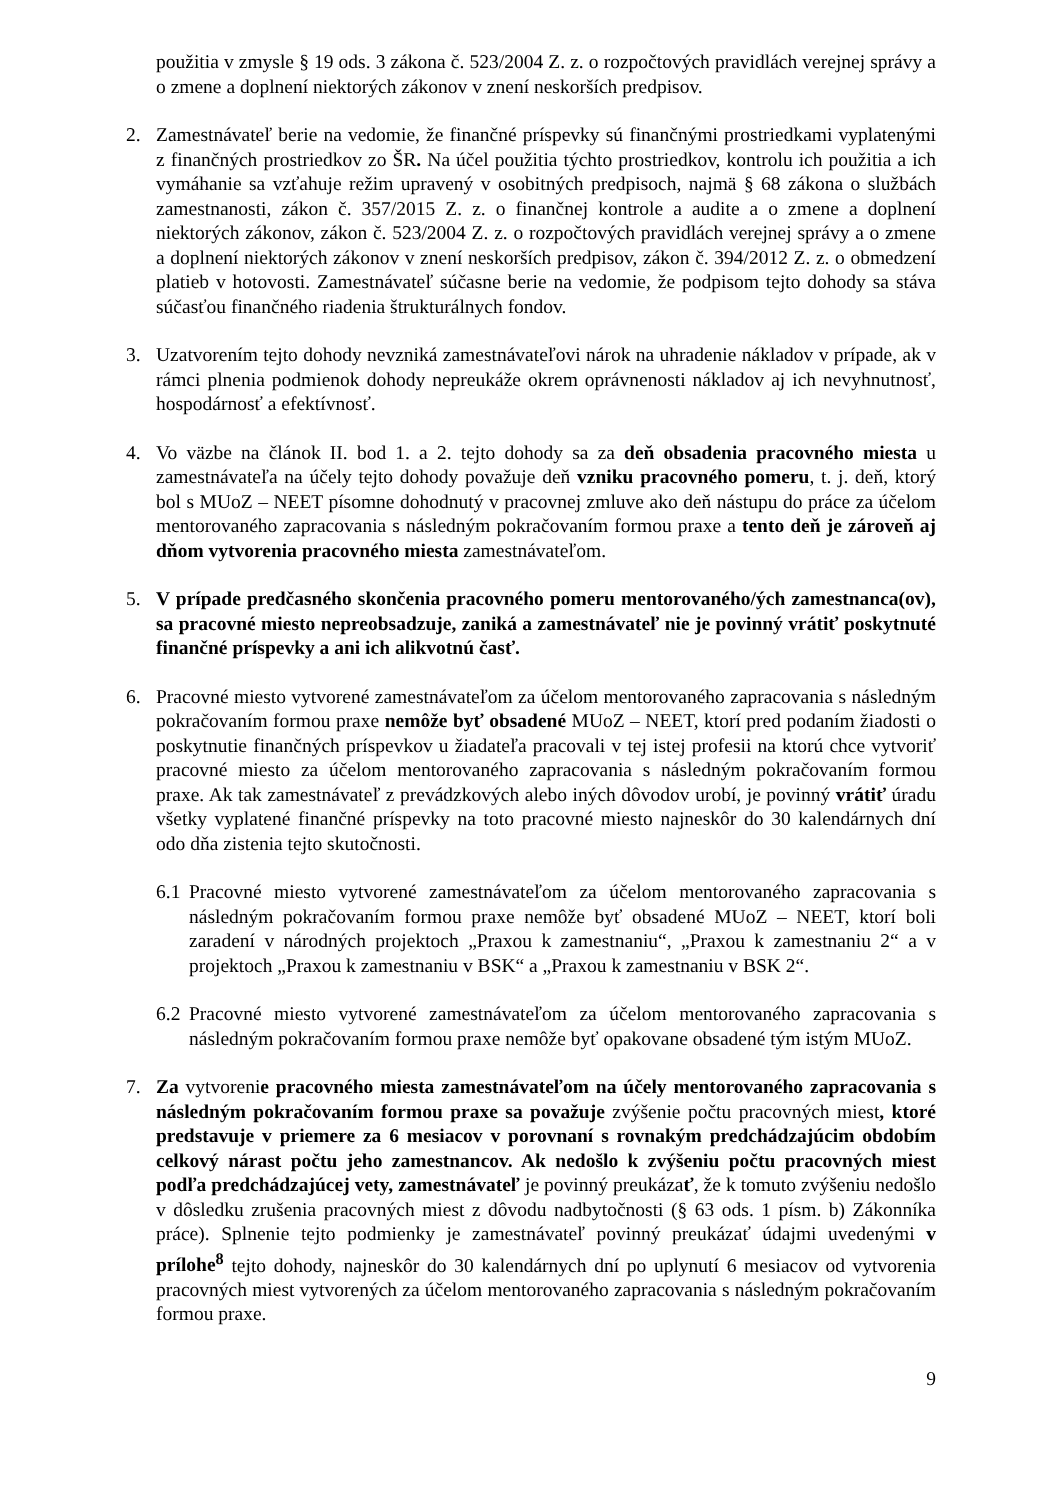použitia v zmysle § 19 ods. 3 zákona č. 523/2004 Z. z. o rozpočtových pravidlách verejnej správy a o zmene a doplnení niektorých zákonov v znení neskorších predpisov.
2. Zamestnávateľ berie na vedomie, že finančné príspevky sú finančnými prostriedkami vyplatenými z finančných prostriedkov zo ŠR. Na účel použitia týchto prostriedkov, kontrolu ich použitia a ich vymáhanie sa vzťahuje režim upravený v osobitných predpisoch, najmä § 68 zákona o službách zamestnanosti, zákon č. 357/2015 Z. z. o finančnej kontrole a audite a o zmene a doplnení niektorých zákonov, zákon č. 523/2004 Z. z. o rozpočtových pravidlách verejnej správy a o zmene a doplnení niektorých zákonov v znení neskorších predpisov, zákon č. 394/2012 Z. z. o obmedzení platieb v hotovosti. Zamestnávateľ súčasne berie na vedomie, že podpisom tejto dohody sa stáva súčasťou finančného riadenia štrukturálnych fondov.
3. Uzatvorením tejto dohody nevzniká zamestnávateľovi nárok na uhradenie nákladov v prípade, ak v rámci plnenia podmienok dohody nepreukáže okrem oprávnenosti nákladov aj ich nevyhnutnosť, hospodárnosť a efektívnosť.
4. Vo väzbe na článok II. bod 1. a 2. tejto dohody sa za deň obsadenia pracovného miesta u zamestnávateľa na účely tejto dohody považuje deň vzniku pracovného pomeru, t. j. deň, ktorý bol s MUoZ – NEET písomne dohodnutý v pracovnej zmluve ako deň nástupu do práce za účelom mentorovaného zapracovania s následným pokračovaním formou praxe a tento deň je zároveň aj dňom vytvorenia pracovného miesta zamestnávateľom.
5. V prípade predčasného skončenia pracovného pomeru mentorovaného/ých zamestnanca(ov), sa pracovné miesto nepreobsadzuje, zaniká a zamestnávateľ nie je povinný vrátiť poskytnuté finančné príspevky a ani ich alikvotnú časť.
6. Pracovné miesto vytvorené zamestnávateľom za účelom mentorovaného zapracovania s následným pokračovaním formou praxe nemôže byť obsadené MUoZ – NEET, ktorí pred podaním žiadosti o poskytnutie finančných príspevkov u žiadateľa pracovali v tej istej profesii na ktorú chce vytvoriť pracovné miesto za účelom mentorovaného zapracovania s následným pokračovaním formou praxe. Ak tak zamestnávateľ z prevádzkových alebo iných dôvodov urobí, je povinný vrátiť úradu všetky vyplatené finančné príspevky na toto pracovné miesto najneskôr do 30 kalendárnych dní odo dňa zistenia tejto skutočnosti.
6.1
Pracovné miesto vytvorené zamestnávateľom za účelom mentorovaného zapracovania s následným pokračovaním formou praxe nemôže byť obsadené MUoZ – NEET, ktorí boli zaradení v národných projektoch „Praxou k zamestnaniu“, „Praxou k zamestnaniu 2“ a v projektoch „Praxou k zamestnaniu v BSK“ a „Praxou k zamestnaniu v BSK 2“.
6.2
Pracovné miesto vytvorené zamestnávateľom za účelom mentorovaného zapracovania s následným pokračovaním formou praxe nemôže byť opakovane obsadené tým istým MUoZ.
7. Za vytvorenie pracovného miesta zamestnávateľom na účely mentorovaného zapracovania s následným pokračovaním formou praxe sa považuje zvýšenie počtu pracovných miest, ktoré predstavuje v priemere za 6 mesiacov v porovnaní s rovnakým predchádzajúcim obdobím celkový nárast počtu jeho zamestnancov. Ak nedošlo k zvýšeniu počtu pracovných miest podľa predchádzajúcej vety, zamestnávateľ je povinný preukázať, že k tomuto zvýšeniu nedošlo v dôsledku zrušenia pracovných miest z dôvodu nadbytočnosti (§ 63 ods. 1 písm. b) Zákonníka práce). Splnenie tejto podmienky je zamestnávateľ povinný preukázať údajmi uvedenými v prílohe<sup>8</sup> tejto dohody, najneskôr do 30 kalendárnych dní po uplynutí 6 mesiacov od vytvorenia pracovných miest vytvorených za účelom mentorovaného zapracovania s následným pokračovaním formou praxe.
9